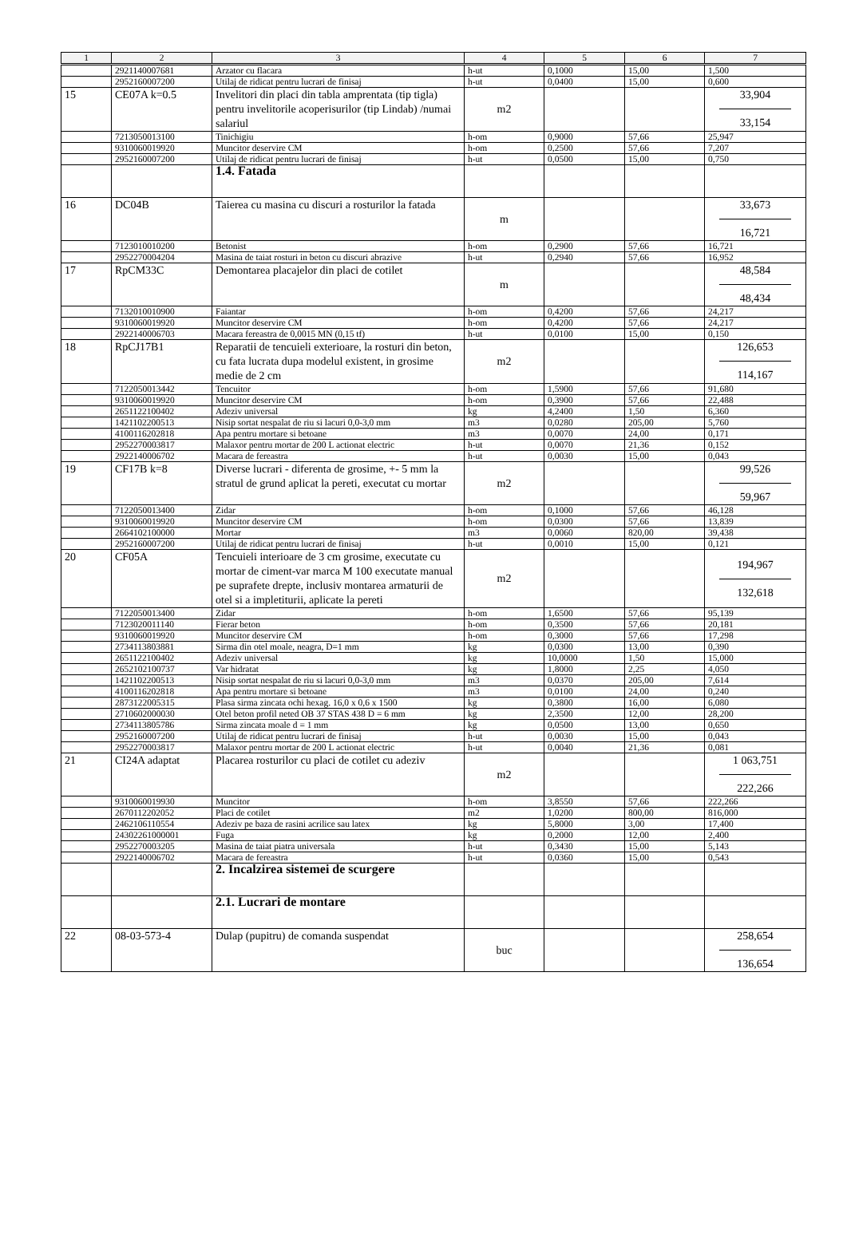| 1 | 2 | 3 | 4 | 5 | 6 | 7 |
| --- | --- | --- | --- | --- | --- | --- |
| | 2921140007681 | Arzator cu flacara | h-ut | 0,1000 | 15,00 | 1,500 |
| | 2952160007200 | Utilaj de ridicat pentru lucrari de finisaj | h-ut | 0,0400 | 15,00 | 0,600 |
| 15 | CE07A k=0.5 | Invelitori din placi din tabla amprentata (tip tigla) pentru invelitorile acoperisurilor (tip Lindab) /numai salariul | m2 | | | 33,904 33,154 |
| | 7213050013100 | Tinichigiu | h-om | 0,9000 | 57,66 | 25,947 |
| | 9310060019920 | Muncitor deservire CM | h-om | 0,2500 | 57,66 | 7,207 |
| | 2952160007200 | Utilaj de ridicat pentru lucrari de finisaj | h-ut | 0,0500 | 15,00 | 0,750 |
| | | 1.4. Fatada | | | | |
| 16 | DC04B | Taierea cu masina cu discuri a rosturilor la fatada | m | | | 33,673 16,721 |
| | 7123010010200 | Betonist | h-om | 0,2900 | 57,66 | 16,721 |
| | 2952270004204 | Masina de taiat rosturi in beton cu discuri abrazive | h-ut | 0,2940 | 57,66 | 16,952 |
| 17 | RpCM33C | Demontarea placajelor din placi de cotilet | m | | | 48,584 48,434 |
| | 7132010010900 | Faiantar | h-om | 0,4200 | 57,66 | 24,217 |
| | 9310060019920 | Muncitor deservire CM | h-om | 0,4200 | 57,66 | 24,217 |
| | 2922140006703 | Macara fereastra de 0,0015 MN (0,15 tf) | h-ut | 0,0100 | 15,00 | 0,150 |
| 18 | RpCJ17B1 | Reparatii de tencuieli exterioare, la rosturi din beton, cu fata lucrata dupa modelul existent, in grosime medie de 2 cm | m2 | | | 126,653 114,167 |
| | 7122050013442 | Tencuitor | h-om | 1,5900 | 57,66 | 91,680 |
| | 9310060019920 | Muncitor deservire CM | h-om | 0,3900 | 57,66 | 22,488 |
| | 2651122100402 | Adeziv universal | kg | 4,2400 | 1,50 | 6,360 |
| | 1421102200513 | Nisip sortat nespalat de riu si lacuri 0,0-3,0 mm | m3 | 0,0280 | 205,00 | 5,760 |
| | 4100116202818 | Apa pentru mortare si betoane | m3 | 0,0070 | 24,00 | 0,171 |
| | 2952270003817 | Malaxor pentru mortar de 200 L actionat electric | h-ut | 0,0070 | 21,36 | 0,152 |
| | 2922140006702 | Macara de fereastra | h-ut | 0,0030 | 15,00 | 0,043 |
| 19 | CF17B k=8 | Diverse lucrari - diferenta de grosime, +- 5 mm la stratul de grund aplicat la pereti, executat cu mortar | m2 | | | 99,526 59,967 |
| | 7122050013400 | Zidar | h-om | 0,1000 | 57,66 | 46,128 |
| | 9310060019920 | Muncitor deservire CM | h-om | 0,0300 | 57,66 | 13,839 |
| | 2664102100000 | Mortar | m3 | 0,0060 | 820,00 | 39,438 |
| | 2952160007200 | Utilaj de ridicat pentru lucrari de finisaj | h-ut | 0,0010 | 15,00 | 0,121 |
| 20 | CF05A | Tencuieli interioare de 3 cm grosime, executate cu mortar de ciment-var marca M 100 executate manual pe suprafete drepte, inclusiv montarea armaturii de otel si a impletiturii, aplicate la pereti | m2 | | | 194,967 132,618 |
| | 7122050013400 | Zidar | h-om | 1,6500 | 57,66 | 95,139 |
| | 7123020011140 | Fierar beton | h-om | 0,3500 | 57,66 | 20,181 |
| | 9310060019920 | Muncitor deservire CM | h-om | 0,3000 | 57,66 | 17,298 |
| | 2734113803881 | Sirma din otel moale, neagra, D=1 mm | kg | 0,0300 | 13,00 | 0,390 |
| | 2651122100402 | Adeziv universal | kg | 10,0000 | 1,50 | 15,000 |
| | 2652102100737 | Var hidratat | kg | 1,8000 | 2,25 | 4,050 |
| | 1421102200513 | Nisip sortat nespalat de riu si lacuri 0,0-3,0 mm | m3 | 0,0370 | 205,00 | 7,614 |
| | 4100116202818 | Apa pentru mortare si betoane | m3 | 0,0100 | 24,00 | 0,240 |
| | 2873122005315 | Plasa sirma zincata ochi hexag. 16,0 x 0,6 x 1500 | kg | 0,3800 | 16,00 | 6,080 |
| | 2710602000030 | Otel beton profil neted OB 37 STAS 438 D = 6 mm | kg | 2,3500 | 12,00 | 28,200 |
| | 2734113805786 | Sirma zincata moale d = 1 mm | kg | 0,0500 | 13,00 | 0,650 |
| | 2952160007200 | Utilaj de ridicat pentru lucrari de finisaj | h-ut | 0,0030 | 15,00 | 0,043 |
| | 2952270003817 | Malaxor pentru mortar de 200 L actionat electric | h-ut | 0,0040 | 21,36 | 0,081 |
| 21 | CI24A adaptat | Placarea rosturilor cu placi de cotilet cu adeziv | m2 | | | 1 063,751 222,266 |
| | 9310060019930 | Muncitor | h-om | 3,8550 | 57,66 | 222,266 |
| | 2670112202052 | Placi de cotilet | m2 | 1,0200 | 800,00 | 816,000 |
| | 2462106110554 | Adeziv pe baza de rasini acrilice sau latex | kg | 5,8000 | 3,00 | 17,400 |
| | 24302261000001 | Fuga | kg | 0,2000 | 12,00 | 2,400 |
| | 2952270003205 | Masina de taiat piatra universala | h-ut | 0,3430 | 15,00 | 5,143 |
| | 2922140006702 | Macara de fereastra | h-ut | 0,0360 | 15,00 | 0,543 |
| | | 2. Incalzirea sistemei de scurgere | | | | |
| | | 2.1. Lucrari de montare | | | | |
| 22 | 08-03-573-4 | Dulap (pupitru) de comanda suspendat | buc | | | 258,654 136,654 |